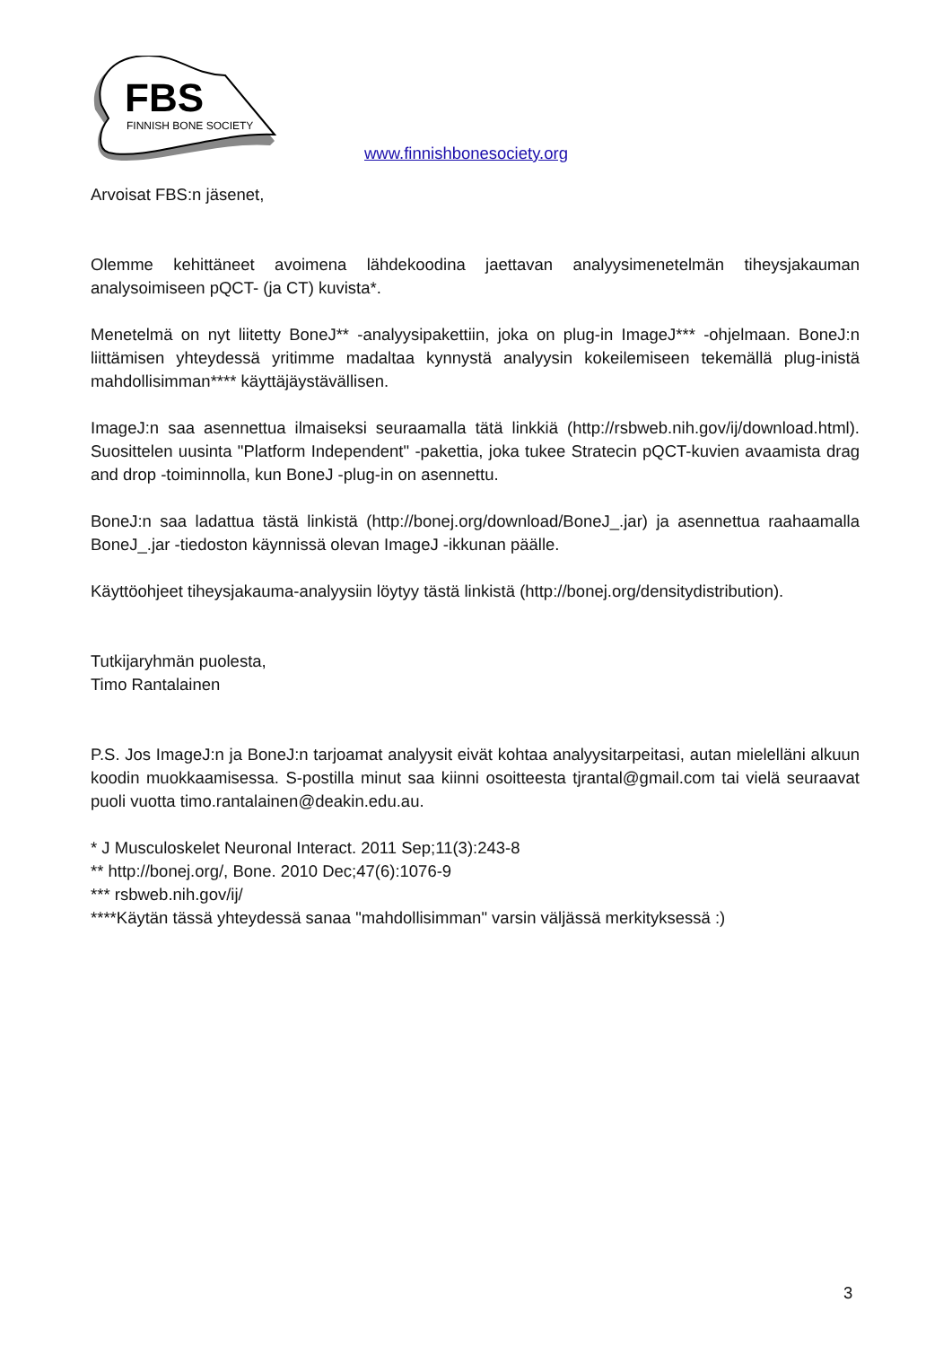FBS
FINNISH BONE SOCIETY
www.finnishbonesociety.org
Arvoisat FBS:n jäsenet,
Olemme kehittäneet avoimena lähdekoodina jaettavan analyysimenetelmän tiheysjakauman analysoimiseen pQCT- (ja CT) kuvista*.
Menetelmä on nyt liitetty BoneJ** -analyysipakettiin, joka on plug-in ImageJ*** -ohjelmaan. BoneJ:n liittämisen yhteydessä yritimme madaltaa kynnystä analyysin kokeilemiseen tekemällä plug-inistä mahdollisimman**** käyttäjäystävällisen.
ImageJ:n saa asennettua ilmaiseksi seuraamalla tätä linkkiä (http://rsbweb.nih.gov/ij/download.html). Suosittelen uusinta "Platform Independent" -pakettia, joka tukee Stratecin pQCT-kuvien avaamista drag and drop -toiminnolla, kun BoneJ -plug-in on asennettu.
BoneJ:n saa ladattua tästä linkistä (http://bonej.org/download/BoneJ_.jar) ja asennettua raahaamalla BoneJ_.jar -tiedoston käynnissä olevan ImageJ -ikkunan päälle.
Käyttöohjeet tiheysjakauma-analyysiin löytyy tästä linkistä (http://bonej.org/densitydistribution).
Tutkijaryhmän puolesta,
Timo Rantalainen
P.S. Jos ImageJ:n ja BoneJ:n tarjoamat analyysit eivät kohtaa analyysitarpeitasi, autan mielelläni alkuun koodin muokkaamisessa. S-postilla minut saa kiinni osoitteesta tjrantal@gmail.com tai vielä seuraavat puoli vuotta timo.rantalainen@deakin.edu.au.
* J Musculoskelet Neuronal Interact. 2011 Sep;11(3):243-8
** http://bonej.org/, Bone. 2010 Dec;47(6):1076-9
*** rsbweb.nih.gov/ij/
****Käytän tässä yhteydessä sanaa "mahdollisimman" varsin väljässä merkityksessä :)
3